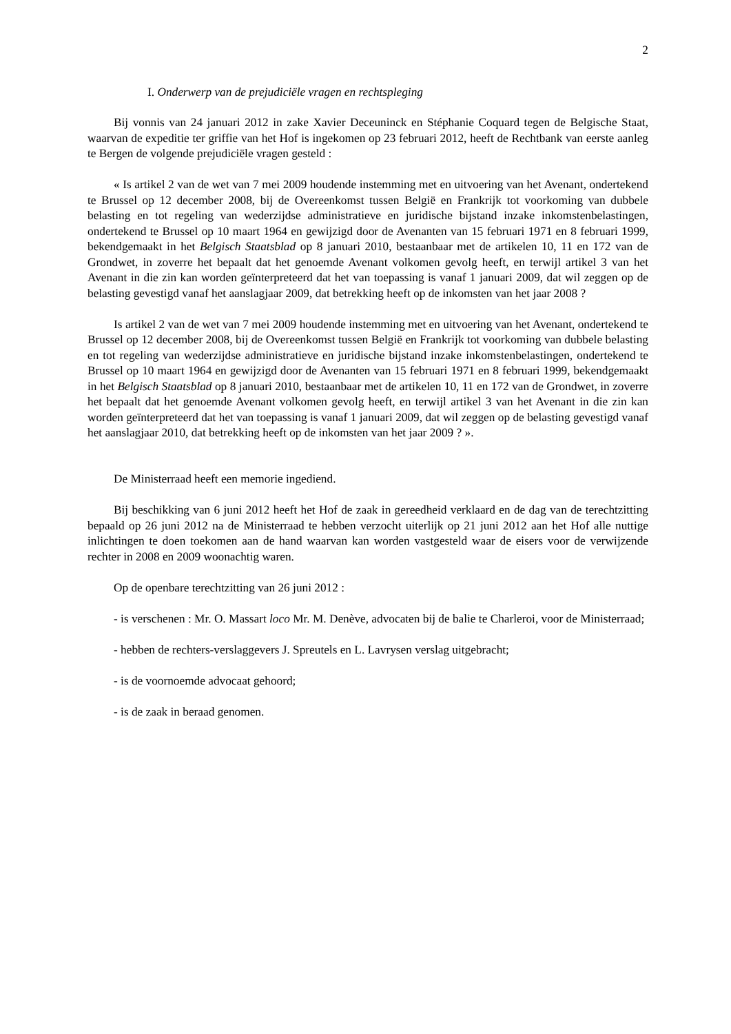2
I. Onderwerp van de prejudiciële vragen en rechtspleging
Bij vonnis van 24 januari 2012 in zake Xavier Deceuninck en Stéphanie Coquard tegen de Belgische Staat, waarvan de expeditie ter griffie van het Hof is ingekomen op 23 februari 2012, heeft de Rechtbank van eerste aanleg te Bergen de volgende prejudiciële vragen gesteld :
« Is artikel 2 van de wet van 7 mei 2009 houdende instemming met en uitvoering van het Avenant, ondertekend te Brussel op 12 december 2008, bij de Overeenkomst tussen België en Frankrijk tot voorkoming van dubbele belasting en tot regeling van wederzijdse administratieve en juridische bijstand inzake inkomstenbelastingen, ondertekend te Brussel op 10 maart 1964 en gewijzigd door de Avenanten van 15 februari 1971 en 8 februari 1999, bekendgemaakt in het Belgisch Staatsblad op 8 januari 2010, bestaanbaar met de artikelen 10, 11 en 172 van de Grondwet, in zoverre het bepaalt dat het genoemde Avenant volkomen gevolg heeft, en terwijl artikel 3 van het Avenant in die zin kan worden geïnterpreteerd dat het van toepassing is vanaf 1 januari 2009, dat wil zeggen op de belasting gevestigd vanaf het aanslagjaar 2009, dat betrekking heeft op de inkomsten van het jaar 2008 ?
Is artikel 2 van de wet van 7 mei 2009 houdende instemming met en uitvoering van het Avenant, ondertekend te Brussel op 12 december 2008, bij de Overeenkomst tussen België en Frankrijk tot voorkoming van dubbele belasting en tot regeling van wederzijdse administratieve en juridische bijstand inzake inkomstenbelastingen, ondertekend te Brussel op 10 maart 1964 en gewijzigd door de Avenanten van 15 februari 1971 en 8 februari 1999, bekendgemaakt in het Belgisch Staatsblad op 8 januari 2010, bestaanbaar met de artikelen 10, 11 en 172 van de Grondwet, in zoverre het bepaalt dat het genoemde Avenant volkomen gevolg heeft, en terwijl artikel 3 van het Avenant in die zin kan worden geïnterpreteerd dat het van toepassing is vanaf 1 januari 2009, dat wil zeggen op de belasting gevestigd vanaf het aanslagjaar 2010, dat betrekking heeft op de inkomsten van het jaar 2009 ? ».
De Ministerraad heeft een memorie ingediend.
Bij beschikking van 6 juni 2012 heeft het Hof de zaak in gereedheid verklaard en de dag van de terechtzitting bepaald op 26 juni 2012 na de Ministerraad te hebben verzocht uiterlijk op 21 juni 2012 aan het Hof alle nuttige inlichtingen te doen toekomen aan de hand waarvan kan worden vastgesteld waar de eisers voor de verwijzende rechter in 2008 en 2009 woonachtig waren.
Op de openbare terechtzitting van 26 juni 2012 :
- is verschenen : Mr. O. Massart loco Mr. M. Denève, advocaten bij de balie te Charleroi, voor de Ministerraad;
- hebben de rechters-verslaggevers J. Spreutels en L. Lavrysen verslag uitgebracht;
- is de voornoemde advocaat gehoord;
- is de zaak in beraad genomen.